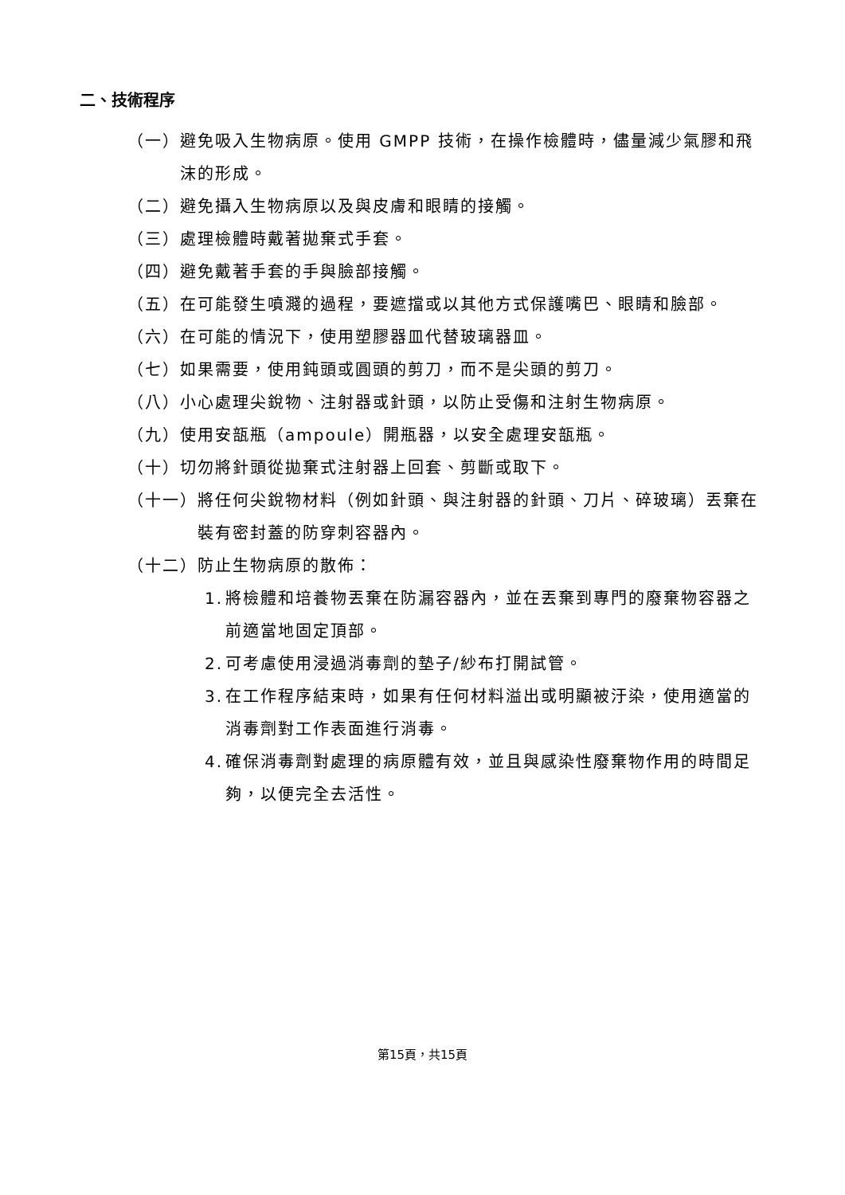二、技術程序
（一） 避免吸入生物病原。使用 GMPP 技術，在操作檢體時，儘量減少氣膠和飛沫的形成。
（二） 避免攝入生物病原以及與皮膚和眼睛的接觸。
（三） 處理檢體時戴著拋棄式手套。
（四） 避免戴著手套的手與臉部接觸。
（五） 在可能發生噴濺的過程，要遮擋或以其他方式保護嘴巴、眼睛和臉部。
（六） 在可能的情況下，使用塑膠器皿代替玻璃器皿。
（七） 如果需要，使用鈍頭或圓頭的剪刀，而不是尖頭的剪刀。
（八） 小心處理尖銳物、注射器或針頭，以防止受傷和注射生物病原。
（九） 使用安瓿瓶（ampoule）開瓶器，以安全處理安瓿瓶。
（十） 切勿將針頭從拋棄式注射器上回套、剪斷或取下。
（十一） 將任何尖銳物材料（例如針頭、與注射器的針頭、刀片、碎玻璃）丟棄在裝有密封蓋的防穿刺容器內。
（十二） 防止生物病原的散佈：
1. 將檢體和培養物丟棄在防漏容器內，並在丟棄到專門的廢棄物容器之前適當地固定頂部。
2. 可考慮使用浸過消毒劑的墊子/紗布打開試管。
3. 在工作程序結束時，如果有任何材料溢出或明顯被汙染，使用適當的消毒劑對工作表面進行消毒。
4. 確保消毒劑對處理的病原體有效，並且與感染性廢棄物作用的時間足夠，以便完全去活性。
第15頁，共15頁